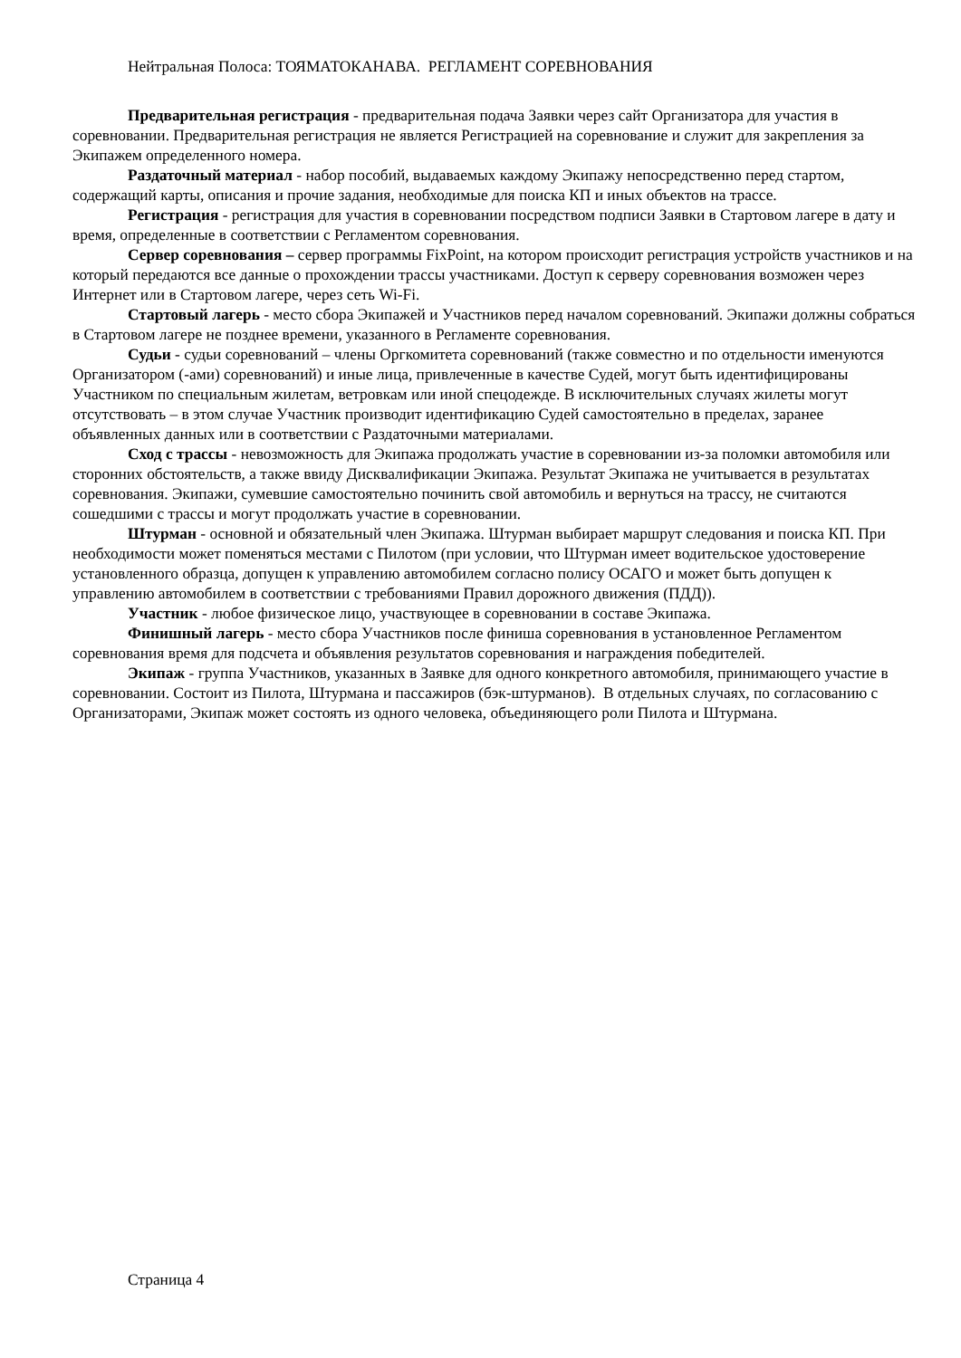Нейтральная Полоса: ТОЯМАТОКАНАВА. РЕГЛАМЕНТ СОРЕВНОВАНИЯ
Предварительная регистрация - предварительная подача Заявки через сайт Организатора для участия в соревновании. Предварительная регистрация не является Регистрацией на соревнование и служит для закрепления за Экипажем определенного номера.
Раздаточный материал - набор пособий, выдаваемых каждому Экипажу непосредственно перед стартом, содержащий карты, описания и прочие задания, необходимые для поиска КП и иных объектов на трассе.
Регистрация - регистрация для участия в соревновании посредством подписи Заявки в Стартовом лагере в дату и время, определенные в соответствии с Регламентом соревнования.
Сервер соревнования – сервер программы FixPoint, на котором происходит регистрация устройств участников и на который передаются все данные о прохождении трассы участниками. Доступ к серверу соревнования возможен через Интернет или в Стартовом лагере, через сеть Wi-Fi.
Стартовый лагерь - место сбора Экипажей и Участников перед началом соревнований. Экипажи должны собраться в Стартовом лагере не позднее времени, указанного в Регламенте соревнования.
Судьи - судьи соревнований – члены Оргкомитета соревнований (также совместно и по отдельности именуются Организатором (-ами) соревнований) и иные лица, привлеченные в качестве Судей, могут быть идентифицированы Участником по специальным жилетам, ветровкам или иной спецодежде. В исключительных случаях жилеты могут отсутствовать – в этом случае Участник производит идентификацию Судей самостоятельно в пределах, заранее объявленных данных или в соответствии с Раздаточными материалами.
Сход с трассы - невозможность для Экипажа продолжать участие в соревновании из-за поломки автомобиля или сторонних обстоятельств, а также ввиду Дисквалификации Экипажа. Результат Экипажа не учитывается в результатах соревнования. Экипажи, сумевшие самостоятельно починить свой автомобиль и вернуться на трассу, не считаются сошедшими с трассы и могут продолжать участие в соревновании.
Штурман - основной и обязательный член Экипажа. Штурман выбирает маршрут следования и поиска КП. При необходимости может поменяться местами с Пилотом (при условии, что Штурман имеет водительское удостоверение установленного образца, допущен к управлению автомобилем согласно полису ОСАГО и может быть допущен к управлению автомобилем в соответствии с требованиями Правил дорожного движения (ПДД)).
Участник - любое физическое лицо, участвующее в соревновании в составе Экипажа.
Финишный лагерь - место сбора Участников после финиша соревнования в установленное Регламентом соревнования время для подсчета и объявления результатов соревнования и награждения победителей.
Экипаж - группа Участников, указанных в Заявке для одного конкретного автомобиля, принимающего участие в соревновании. Состоит из Пилота, Штурмана и пассажиров (бэк-штурманов). В отдельных случаях, по согласованию с Организаторами, Экипаж может состоять из одного человека, объединяющего роли Пилота и Штурмана.
Страница 4